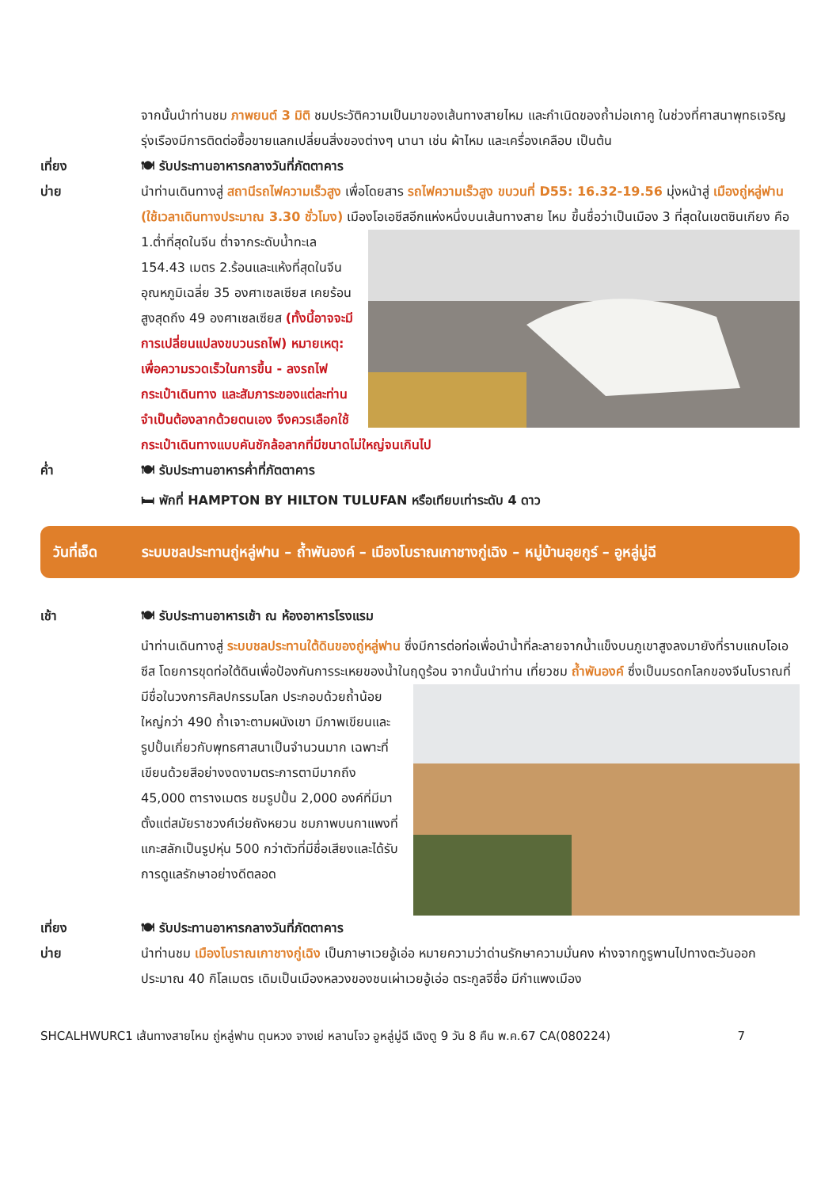จากนั้นนำท่านชม ภาพยนต์ 3 มิติ ชมประวัติความเป็นมาของเส้นทางสายไหม และกำเนิดของถ้ำม่อเกาคู ในช่วงที่ศาสนาพุทธเจริญรุ่งเรืองมีการติดต่อซื้อขายแลกเปลี่ยนสิ่งของต่างๆ นานา เช่น ผ้าไหม และเครื่องเคลือบ เป็นต้น
เที่ยง 🍽 รับประทานอาหารกลางวันที่ภัตตาคาร
บ่าย นำท่านเดินทางสู่ สถานีรถไฟความเร็วสูง เพื่อโดยสาร รถไฟความเร็วสูง ขบวนที่ D55: 16.32-19.56 มุ่งหน้าสู่ เมืองถู่หลู่ฟาน (ใช้เวลาเดินทางประมาณ 3.30 ชั่วโมง) เมืองโอเอซีสอีกแห่งหนึ่งบนเส้นทางสาย ไหม ขึ้นชื่อว่าเป็นเมือง 3 ที่สุดในเขตซินเกียง คือ 1.ต่ำที่สุดในจีน ต่ำจากระดับน้ำทะเล 154.43 เมตร 2.ร้อนและแห้งที่สุดในจีน อุณหภูมิเฉลี่ย 35 องศาเซลเซียส เคยร้อนสูงสุดถึง 49 องศาเซลเซียส (ทั้งนี้อาจจะมีการเปลี่ยนแปลงขบวนรถไฟ) หมายเหตุ: เพื่อความรวดเร็วในการขึ้น - ลงรถไฟ กระเป๋าเดินทาง และสัมภาระของแต่ละท่านจำเป็นต้องลากด้วยตนเอง จึงควรเลือกใช้กระเป๋าเดินทางแบบคันชักล้อลากที่มีขนาดไม่ใหญ่จนเกินไป
ค่ำ 🍽 รับประทานอาหารค่ำที่ภัตตาคาร
🛏 พักที่ HAMPTON BY HILTON TULUFAN หรือเทียบเท่าระดับ 4 ดาว
วันที่เจ็ด ระบบชลประทานถู่หลู่ฟาน – ถ้ำพันองค์ – เมืองโบราณเกาชางกู่เฉิง – หมู่บ้านอุยกูร์ – อูหลู่มู่ฉี
เช้า 🍽 รับประทานอาหารเช้า ณ ห้องอาหารโรงแรม
นำท่านเดินทางสู่ ระบบชลประทานใต้ดินของถู่หลู่ฟาน ซึ่งมีการต่อท่อเพื่อนำน้ำที่ละลายจากน้ำแข็งบนภูเขาสูงลงมายังที่ราบแถบโอเอซีส โดยการขุดท่อใต้ดินเพื่อป้องกันการระเหยของน้ำในฤดูร้อน จากนั้นนำท่าน เที่ยวชม ถ้ำพันองค์ ซึ่งเป็นมรดกโลกของจีนโบราณที่มีชื่อในวงการศิลปกรรมโลก ประกอบด้วยถ้ำน้อยใหญ่กว่า 490 ถ้ำเจาะตามผนังเขา มีภาพเขียนและรูปปั้นเกี่ยวกับพุทธศาสนาเป็นจำนวนมาก เฉพาะที่เขียนด้วยสีอย่างงดงามตระการตามีมากถึง 45,000 ตารางเมตร ชมรูปปั้น 2,000 องค์ที่มีมาตั้งแต่สมัยราชวงศ์เว่ยถังหยวน ชมภาพบนกาแพงที่แกะสลักเป็นรูปหุ่น 500 กว่าตัวที่มีชื่อเสียงและได้รับการดูแลรักษาอย่างดีตลอด
เที่ยง 🍽 รับประทานอาหารกลางวันที่ภัตตาคาร
บ่าย นำท่านชม เมืองโบราณเกาชางกู่เฉิง เป็นภาษาเวยอู้เอ่อ หมายความว่าด่านรักษาความมั่นคง ห่างจากทูรูพานไปทางตะวันออกประมาณ 40 กิโลเมตร เดิมเป็นเมืองหลวงของชนเผ่าเวยอู้เอ่อ ตระกูลจีซื่อ มีกำแพงเมือง
SHCALHWURC1 เส้นทางสายไหม ถู่หลู่ฟาน ตุนหวง จางเย่ หลานโจว อูหลู่มู่ฉี เฉิงตู 9 วัน 8 คืน พ.ค.67 CA(080224) 7